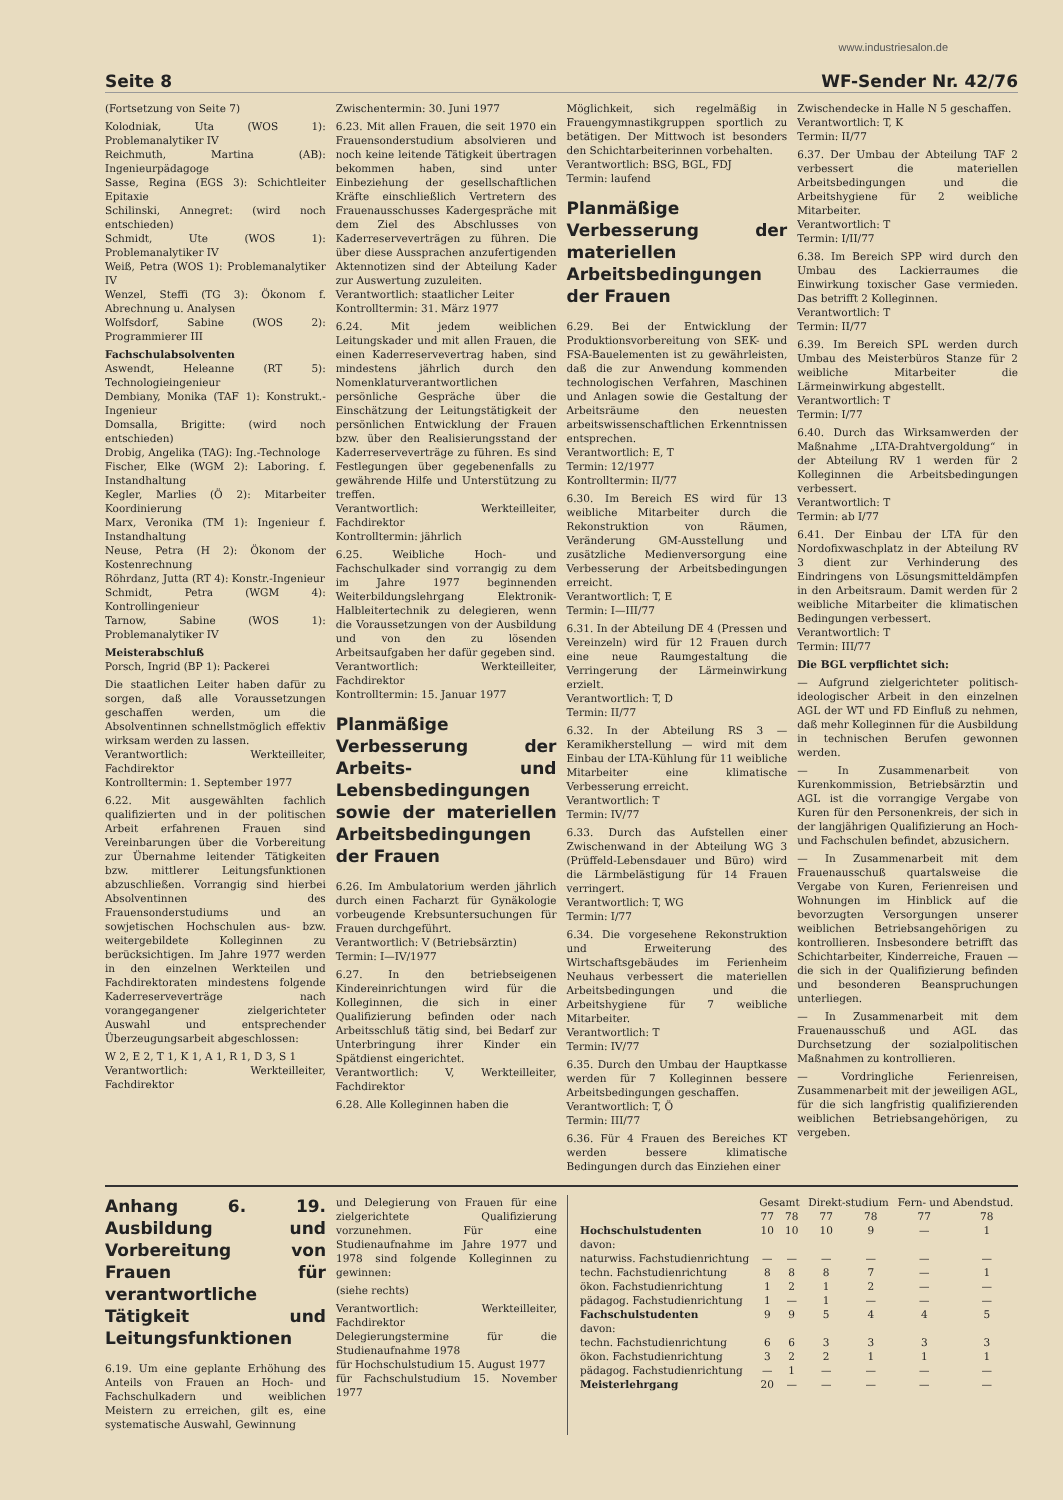www.industriesalon.de
Seite 8 WF-Sender Nr. 42/76
(Fortsetzung von Seite 7)
Kolodniak, Uta (WOS 1): Problemanalytiker IV
Reichmuth, Martina (AB): Ingenieurpädagoge
Sasse, Regina (EGS 3): Schichtleiter Epitaxie
Schilinski, Annegret: (wird noch entschieden)
Schmidt, Ute (WOS 1): Problemanalytiker IV
Weiß, Petra (WOS 1): Problemanalytiker IV
Wenzel, Steffi (TG 3): Ökonom f. Abrechnung u. Analysen
Wolfsdorf, Sabine (WOS 2): Programmierer III
Fachschulabsolventen
Aswendt, Heleanne (RT 5): Technologieingenieur
Dembiany, Monika (TAF 1): Konstrukt.-Ingenieur
Domsalla, Brigitte: (wird noch entschieden)
Drobig, Angelika (TAG): Ing.-Technologe
Fischer, Elke (WGM 2): Laboring. f. Instandhaltung
Kegler, Marlies (Ö 2): Mitarbeiter Koordinierung
Marx, Veronika (TM 1): Ingenieur f. Instandhaltung
Neuse, Petra (H 2): Ökonom der Kostenrechnung
Röhrdanz, Jutta (RT 4): Konstr.-Ingenieur
Schmidt, Petra (WGM 4): Kontrollingenieur
Tarnow, Sabine (WOS 1): Problemanalytiker IV
Meisterabschluß
Porsch, Ingrid (BP 1): Packerei
Die staatlichen Leiter haben dafür zu sorgen, daß alle Voraussetzungen geschaffen werden, um die Absolventinnen schnellstmöglich effektiv wirksam werden zu lassen.
Verantwortlich: Werkteilleiter, Fachdirektor
Kontrolltermin: 1. September 1977
6.22. Mit ausgewählten fachlich qualifizierten und in der politischen Arbeit erfahrenen Frauen sind Vereinbarungen über die Vorbereitung zur Übernahme leitender Tätigkeiten bzw. mittlerer Leitungsfunktionen abzuschließen. Vorrangig sind hierbei Absolventinnen des Frauensonderstudiums und an sowjetischen Hochschulen aus- bzw. weitergebildete Kolleginnen zu berücksichtigen. Im Jahre 1977 werden in den einzelnen Werkteilen und Fachdirektoraten mindestens folgende Kaderreserveverträge nach vorangegangener zielgerichteter Auswahl und entsprechender Überzeugungsarbeit abgeschlossen:
W 2, E 2, T 1, K 1, A 1, R 1, D 3, S 1
Verantwortlich: Werkteilleiter, Fachdirektor
Zwischentermin: 30. Juni 1977
6.23. Mit allen Frauen, die seit 1970 ein Frauensonderstudium absolvieren und noch keine leitende Tätigkeit übertragen bekommen haben, sind unter Einbeziehung der gesellschaftlichen Kräfte einschließlich Vertretern des Frauenausschusses Kadergespräche mit dem Ziel des Abschlusses von Kaderreserveverträgen zu führen. Die über diese Aussprachen anzufertigenden Aktennotizen sind der Abteilung Kader zur Auswertung zuzuleiten.
Verantwortlich: staatlicher Leiter
Kontrolltermin: 31. März 1977
6.24. Mit jedem weiblichen Leitungskader und mit allen Frauen, die einen Kaderreservevertrag haben, sind mindestens jährlich durch den Nomenklaturverantwortlichen persönliche Gespräche über die Einschätzung der Leitungstätigkeit der persönlichen Entwicklung der Frauen bzw. über den Realisierungsstand der Kaderreserveverträge zu führen. Es sind Festlegungen über gegebenenfalls zu gewährende Hilfe und Unterstützung zu treffen.
Verantwortlich: Werkteilleiter, Fachdirektor
Kontrolltermin: jährlich
6.25. Weibliche Hoch- und Fachschulkader sind vorrangig zu dem im Jahre 1977 beginnenden Weiterbildungslehrgang Elektronik-Halbleitertechnik zu delegieren, wenn die Voraussetzungen von der Ausbildung und von den zu lösenden Arbeitsaufgaben her dafür gegeben sind.
Verantwortlich: Werkteilleiter, Fachdirektor
Kontrolltermin: 15. Januar 1977
Planmäßige Verbesserung der Arbeits- und Lebensbedingungen sowie der materiellen Arbeitsbedingungen der Frauen
6.26. Im Ambulatorium werden jährlich durch einen Facharzt für Gynäkologie vorbeugende Krebsuntersuchungen für Frauen durchgeführt.
Verantwortlich: V (Betriebsärztin)
Termin: I—IV/1977
6.27. In den betriebseigenen Kindereinrichtungen wird für die Kolleginnen, die sich in einer Qualifizierung befinden oder nach Arbeitsschluß tätig sind, bei Bedarf zur Unterbringung ihrer Kinder ein Spätdienst eingerichtet.
Verantwortlich: V, Werkteilleiter, Fachdirektor
6.28. Alle Kolleginnen haben die
Möglichkeit, sich regelmäßig in Frauengymnastikgruppen sportlich zu betätigen. Der Mittwoch ist besonders den Schichtarbeiterinnen vorbehalten.
Verantwortlich: BSG, BGL, FDJ
Termin: laufend
Planmäßige Verbesserung der materiellen Arbeitsbedingungen der Frauen
6.29. Bei der Entwicklung der Produktionsvorbereitung von SEK- und FSA-Bauelementen ist zu gewährleisten, daß die zur Anwendung kommenden technologischen Verfahren, Maschinen und Anlagen sowie die Gestaltung der Arbeitsräume den neuesten arbeitswissenschaftlichen Erkenntnissen entsprechen.
Verantwortlich: E, T
Termin: 12/1977
Kontrolltermin: II/77
6.30. Im Bereich ES wird für 13 weibliche Mitarbeiter durch die Rekonstruktion von Räumen, Veränderung GM-Ausstellung und zusätzliche Medienversorgung eine Verbesserung der Arbeitsbedingungen erreicht.
Verantwortlich: T, E
Termin: I—III/77
6.31. In der Abteilung DE 4 (Pressen und Vereinzeln) wird für 12 Frauen durch eine neue Raumgestaltung die Verringerung der Lärmeinwirkung erzielt.
Verantwortlich: T, D
Termin: II/77
6.32. In der Abteilung RS 3 — Keramikherstellung — wird mit dem Einbau der LTA-Kühlung für 11 weibliche Mitarbeiter eine klimatische Verbesserung erreicht.
Verantwortlich: T
Termin: IV/77
6.33. Durch das Aufstellen einer Zwischenwand in der Abteilung WG 3 (Prüffeld-Lebensdauer und Büro) wird die Lärmbelästigung für 14 Frauen verringert.
Verantwortlich: T, WG
Termin: I/77
6.34. Die vorgesehene Rekonstruktion und Erweiterung des Wirtschaftsgebäudes im Ferienheim Neuhaus verbessert die materiellen Arbeitsbedingungen und die Arbeitshygiene für 7 weibliche Mitarbeiter.
Verantwortlich: T
Termin: IV/77
6.35. Durch den Umbau der Hauptkasse werden für 7 Kolleginnen bessere Arbeitsbedingungen geschaffen.
Verantwortlich: T, Ö
Termin: III/77
6.36. Für 4 Frauen des Bereiches KT werden bessere klimatische Bedingungen durch das Einziehen einer
Zwischendecke in Halle N 5 geschaffen.
Verantwortlich: T, K
Termin: II/77
6.37. Der Umbau der Abteilung TAF 2 verbessert die materiellen Arbeitsbedingungen und die Arbeitshygiene für 2 weibliche Mitarbeiter.
Verantwortlich: T
Termin: I/II/77
6.38. Im Bereich SPP wird durch den Umbau des Lackierraumes die Einwirkung toxischer Gase vermieden. Das betrifft 2 Kolleginnen.
Verantwortlich: T
Termin: II/77
6.39. Im Bereich SPL werden durch Umbau des Meisterbüros Stanze für 2 weibliche Mitarbeiter die Lärmeinwirkung abgestellt.
Verantwortlich: T
Termin: I/77
6.40. Durch das Wirksamwerden der Maßnahme „LTA-Drahtvergoldung“ in der Abteilung RV 1 werden für 2 Kolleginnen die Arbeitsbedingungen verbessert.
Verantwortlich: T
Termin: ab I/77
6.41. Der Einbau der LTA für den Nordofixwaschplatz in der Abteilung RV 3 dient zur Verhinderung des Eindringens von Lösungsmitteldämpfen in den Arbeitsraum. Damit werden für 2 weibliche Mitarbeiter die klimatischen Bedingungen verbessert.
Verantwortlich: T
Termin: III/77
Die BGL verpflichtet sich:
— Aufgrund zielgerichteter politisch-ideologischer Arbeit in den einzelnen AGL der WT und FD Einfluß zu nehmen, daß mehr Kolleginnen für die Ausbildung in technischen Berufen gewonnen werden.
— In Zusammenarbeit von Kurenkommission, Betriebsärztin und AGL ist die vorrangige Vergabe von Kuren für den Personenkreis, der sich in der langjährigen Qualifizierung an Hoch- und Fachschulen befindet, abzusichern.
— In Zusammenarbeit mit dem Frauenausschuß quartalsweise die Vergabe von Kuren, Ferienreisen und Wohnungen im Hinblick auf die bevorzugten Versorgungen unserer weiblichen Betriebsangehörigen zu kontrollieren. Insbesondere betrifft das Schichtarbeiter, Kinderreiche, Frauen — die sich in der Qualifizierung befinden und besonderen Beanspruchungen unterliegen.
— In Zusammenarbeit mit dem Frauenausschuß und AGL das Durchsetzung der sozialpolitischen Maßnahmen zu kontrollieren.
— Vordringliche Ferienreisen, Zusammenarbeit mit der jeweiligen AGL, für die sich langfristig qualifizierenden weiblichen Betriebsangehörigen, zu vergeben.
Anhang 6. 19. Ausbildung und Vorbereitung von Frauen für verantwortliche Tätigkeit und Leitungsfunktionen
6.19. Um eine geplante Erhöhung des Anteils von Frauen an Hoch- und Fachschulkadern und weiblichen Meistern zu erreichen, gilt es, eine systematische Auswahl, Gewinnung
und Delegierung von Frauen für eine zielgerichtete Qualifizierung vorzunehmen. Für eine Studienaufnahme im Jahre 1977 und 1978 sind folgende Kolleginnen zu gewinnen:
(siehe rechts)
Verantwortlich: Werkteilleiter, Fachdirektor
Delegierungstermine für die Studienaufnahme 1978
für Hochschulstudium 15. August 1977
für Fachschulstudium 15. November 1977
| | Gesamt | | Direkt-studium | | Fern- und Abendstud. | |
| --- | --- | --- | --- | --- | --- | --- |
| | 77 | 78 | 77 | 78 | 77 | 78 |
| Hochschulstudenten | 10 | 10 | 10 | 9 | — | 1 |
| davon: | | | | | | |
| naturwiss. Fachstudienrichtung | — | — | — | — | — | — |
| techn. Fachstudienrichtung | 8 | 8 | 8 | 7 | — | 1 |
| ökon. Fachstudienrichtung | 1 | 2 | 1 | 2 | — | — |
| pädagog. Fachstudienrichtung | 1 | — | 1 | — | — | — |
| Fachschulstudenten | 9 | 9 | 5 | 4 | 4 | 5 |
| davon: | | | | | | |
| techn. Fachstudienrichtung | 6 | 6 | 3 | 3 | 3 | 3 |
| ökon. Fachstudienrichtung | 3 | 2 | 2 | 1 | 1 | 1 |
| pädagog. Fachstudienrichtung | — | 1 | — | — | — | — |
| Meisterlehrgang | 20 | — | — | — | — | — |